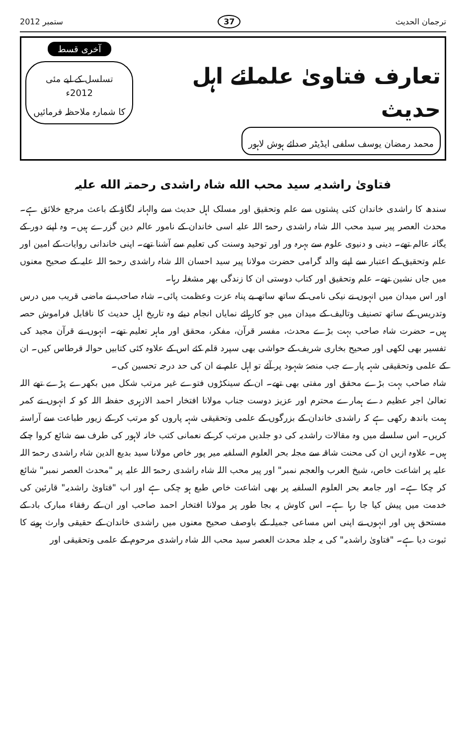ترجمان الحدیث 37 ستمبر 2012
تعارف فتاویٰ علمائے اہل حدیث
محمد رمضان یوسف سلفی ایڈیٹر صدائے ہوش لاہور
آخری قسط
تسلسل کے لیے مئی 2012ء
کا شمارہ ملاحظہ فرمائیں
فتاویٰ راشدیہ سید محب الله شاہ راشدی رحمتہ الله علیہ
سندھ کا راشدی خاندان کئی پشتوں سے علم وتحقیق اور مسلک اہل حدیث سے والہانہ لگاؤ کے باعث مرجع خلائق ہے۔ محدث العصر پیر سید محب اللہ شاہ راشدی رحمۃ اللہ علیہ اسی خاندان کے نامور عالم دین گزرے ہیں۔ وہ اپنے دور کے یگانہ عالم تھے۔ دینی و دنیوی علوم سے بہرہ ور اور توحید وسنت کی تعلیم سے آشنا تھے۔ اپنی خاندانی روایات کے امین اور علم وتحقیق کے اعتبار سے اپنے والد گرامی حضرت مولانا پیر سید احسان اللہ شاہ راشدی رحمۃ اللہ علیہ کے صحیح معنوں میں جاں نشین تھے۔ علم وتحقیق اور کتاب دوستی ان کا زندگی بھر مشغلہ رہا۔
اور اس میدان میں انہوں نے نیکی نامی کے ساتھ ساتھ بے پناہ عزت وعظمت پائی۔ شاہ صاحب نے ماضی قریب میں درس وتدریس کے ساتھ تصنیف وتالیف کے میدان میں جو کارہائے نمایاں انجام دیئے وہ تاریخ اہل حدیث کا ناقابل فراموش حصہ ہیں۔ حضرت شاہ صاحب بہت بڑے محدث، مفسر قرآن، مفکر، محقق اور ماہر تعلیم تھے۔ انہوں نے قرآن مجید کی تفسیر بھی لکھی اور صحیح بخاری شریف کے حواشی بھی سپرد قلم کئے اس کے علاوہ کئی کتابیں حوالہ قرطاس کیں۔ ان کے علمی وتحقیقی شہہ پارے جب منصۂ شہود پر آئے تو اہل علم نے ان کی حد درجہ تحسین کی۔
شاہ صاحب بہت بڑے محقق اور مفتی بھی تھے۔ ان کے سینکڑوں فتوے غیر مرتب شکل میں بکھرے پڑے تھے اللہ تعالیٰ اجر عظیم دے ہمارے محترم اور عزیز دوست جناب مولانا افتخار احمد الازہری حفظہ اللہ کو کہ انہوں نے کمر ہمت باندھ رکھی ہے کہ راشدی خاندان کے بزرگوں کے علمی وتحقیقی شہہ پاروں کو مرتب کر کے زیور طباعت سے آراستہ کریں۔ اس سلسلے میں وہ مقالات راشدیہ کی دو جلدیں مرتب کر کے نعمانی کتب خانہ لاہور کی طرف سے شائع کروا چکے ہیں۔ علاوہ ازیں ان کی محنت شاقہ سے مجلہ بحر العلوم السلفیہ میر پور خاص مولانا سید بدیع الدین شاہ راشدی رحمۃ اللہ علیہ پر اشاعت خاص، شیخ العرب والعجم نمبر" اور پیر محب اللہ شاہ راشدی رحمۃ اللہ علیہ پر "محدث العصر نمبر" شائع کر چکا ہے۔ اور جامعہ بحر العلوم السلفیہ پر بھی اشاعت خاص طبع ہو چکی ہے اور اب "فتاویٰ راشدیہ" قارئین کی خدمت میں پیش کیا جا رہا ہے۔ اس کاوش پہ بجا طور پر مولانا افتخار احمد صاحب اور ان کے رفقاء مبارک باد کے مستحق ہیں اور انہوں نے اپنی اس مساعی جمیلہ کے باوصف صحیح معنوں میں راشدی خاندان کے حقیقی وارث ہونے کا ثبوت دیا ہے۔ "فتاویٰ راشدیہ" کی یہ جلد محدث العصر سید محب اللہ شاہ راشدی مرحوم کے علمی وتحقیقی اور